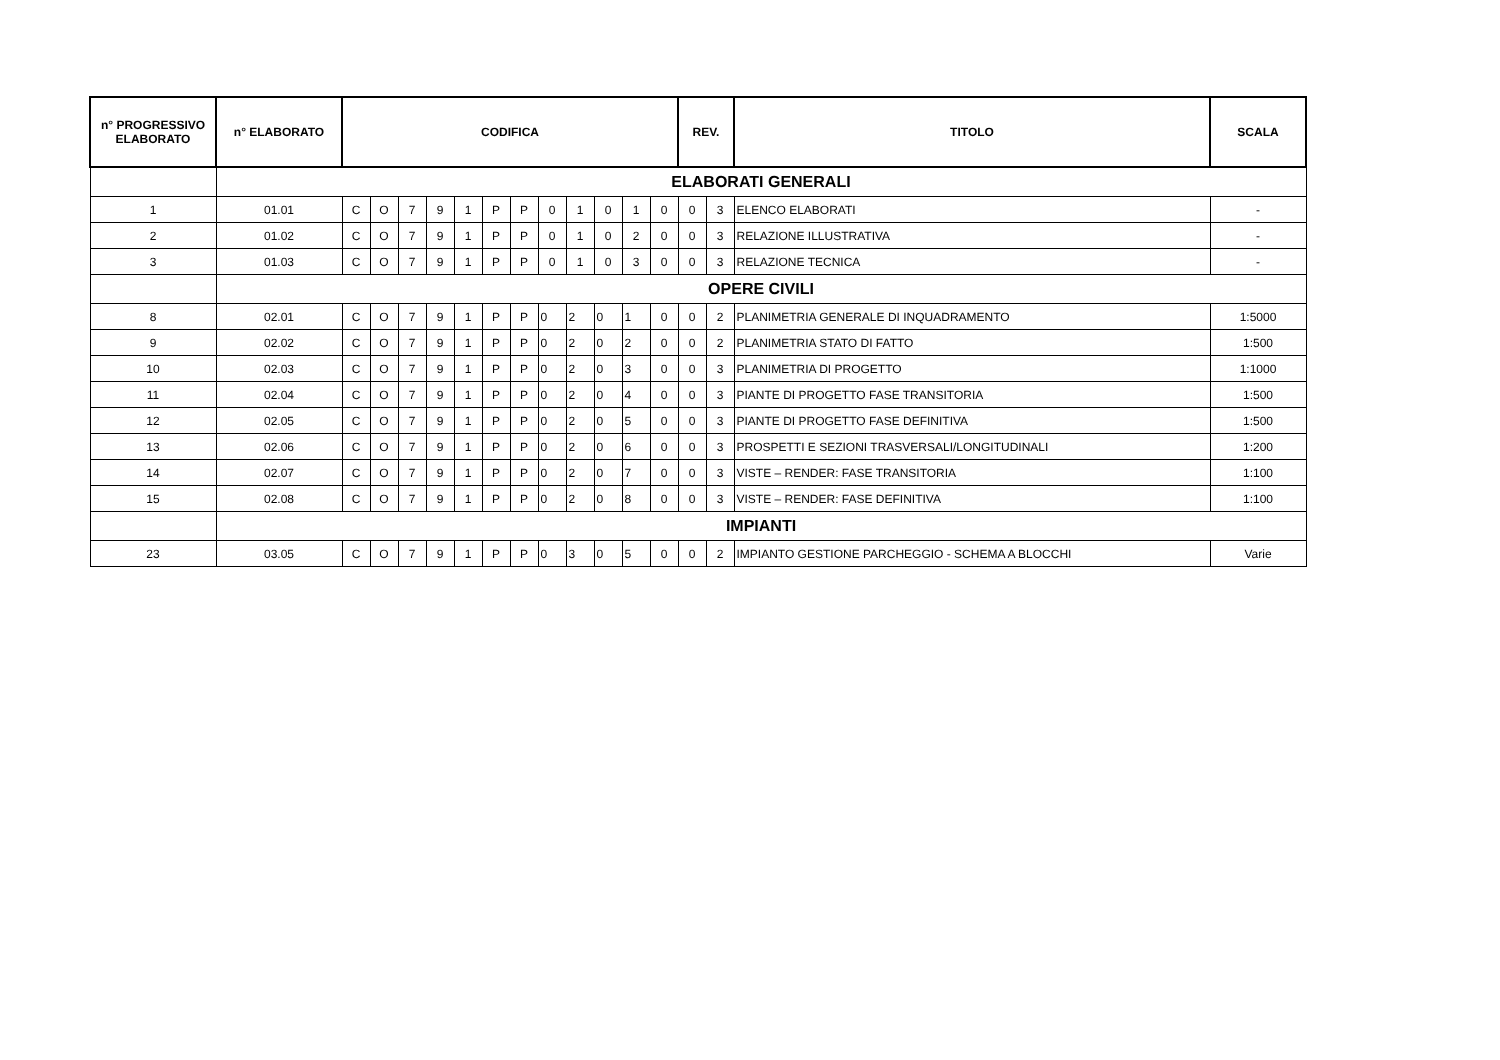| n° PROGRESSIVO ELABORATO | n° ELABORATO | CODIFICA | | | | | | | | | | | | REV. | | TITOLO | SCALA |
| --- | --- | --- | --- | --- | --- | --- | --- | --- | --- | --- | --- | --- | --- | --- | --- | --- | --- |
| | ELABORATI GENERALI | | | | | | | | | | | | | | | | |
| 1 | 01.01 | C | O | 7 | 9 | 1 | P | P | 0 | 1 | 0 | 1 | 0 | 0 | 3 | ELENCO ELABORATI | - |
| 2 | 01.02 | C | O | 7 | 9 | 1 | P | P | 0 | 1 | 0 | 2 | 0 | 0 | 3 | RELAZIONE ILLUSTRATIVA | - |
| 3 | 01.03 | C | O | 7 | 9 | 1 | P | P | 0 | 1 | 0 | 3 | 0 | 0 | 3 | RELAZIONE TECNICA | - |
| | OPERE CIVILI | | | | | | | | | | | | | | | | |
| 8 | 02.01 | C | O | 7 | 9 | 1 | P | P | 0 | 2 | 0 | 1 | 0 | 0 | 2 | PLANIMETRIA GENERALE DI INQUADRAMENTO | 1:5000 |
| 9 | 02.02 | C | O | 7 | 9 | 1 | P | P | 0 | 2 | 0 | 2 | 0 | 0 | 2 | PLANIMETRIA STATO DI FATTO | 1:500 |
| 10 | 02.03 | C | O | 7 | 9 | 1 | P | P | 0 | 2 | 0 | 3 | 0 | 0 | 3 | PLANIMETRIA DI PROGETTO | 1:1000 |
| 11 | 02.04 | C | O | 7 | 9 | 1 | P | P | 0 | 2 | 0 | 4 | 0 | 0 | 3 | PIANTE DI PROGETTO FASE TRANSITORIA | 1:500 |
| 12 | 02.05 | C | O | 7 | 9 | 1 | P | P | 0 | 2 | 0 | 5 | 0 | 0 | 3 | PIANTE DI PROGETTO FASE DEFINITIVA | 1:500 |
| 13 | 02.06 | C | O | 7 | 9 | 1 | P | P | 0 | 2 | 0 | 6 | 0 | 0 | 3 | PROSPETTI E SEZIONI TRASVERSALI/LONGITUDINALI | 1:200 |
| 14 | 02.07 | C | O | 7 | 9 | 1 | P | P | 0 | 2 | 0 | 7 | 0 | 0 | 3 | VISTE – RENDER: FASE TRANSITORIA | 1:100 |
| 15 | 02.08 | C | O | 7 | 9 | 1 | P | P | 0 | 2 | 0 | 8 | 0 | 0 | 3 | VISTE – RENDER: FASE DEFINITIVA | 1:100 |
| | IMPIANTI | | | | | | | | | | | | | | | | |
| 23 | 03.05 | C | O | 7 | 9 | 1 | P | P | 0 | 3 | 0 | 5 | 0 | 0 | 2 | IMPIANTO GESTIONE PARCHEGGIO - SCHEMA A BLOCCHI | Varie |